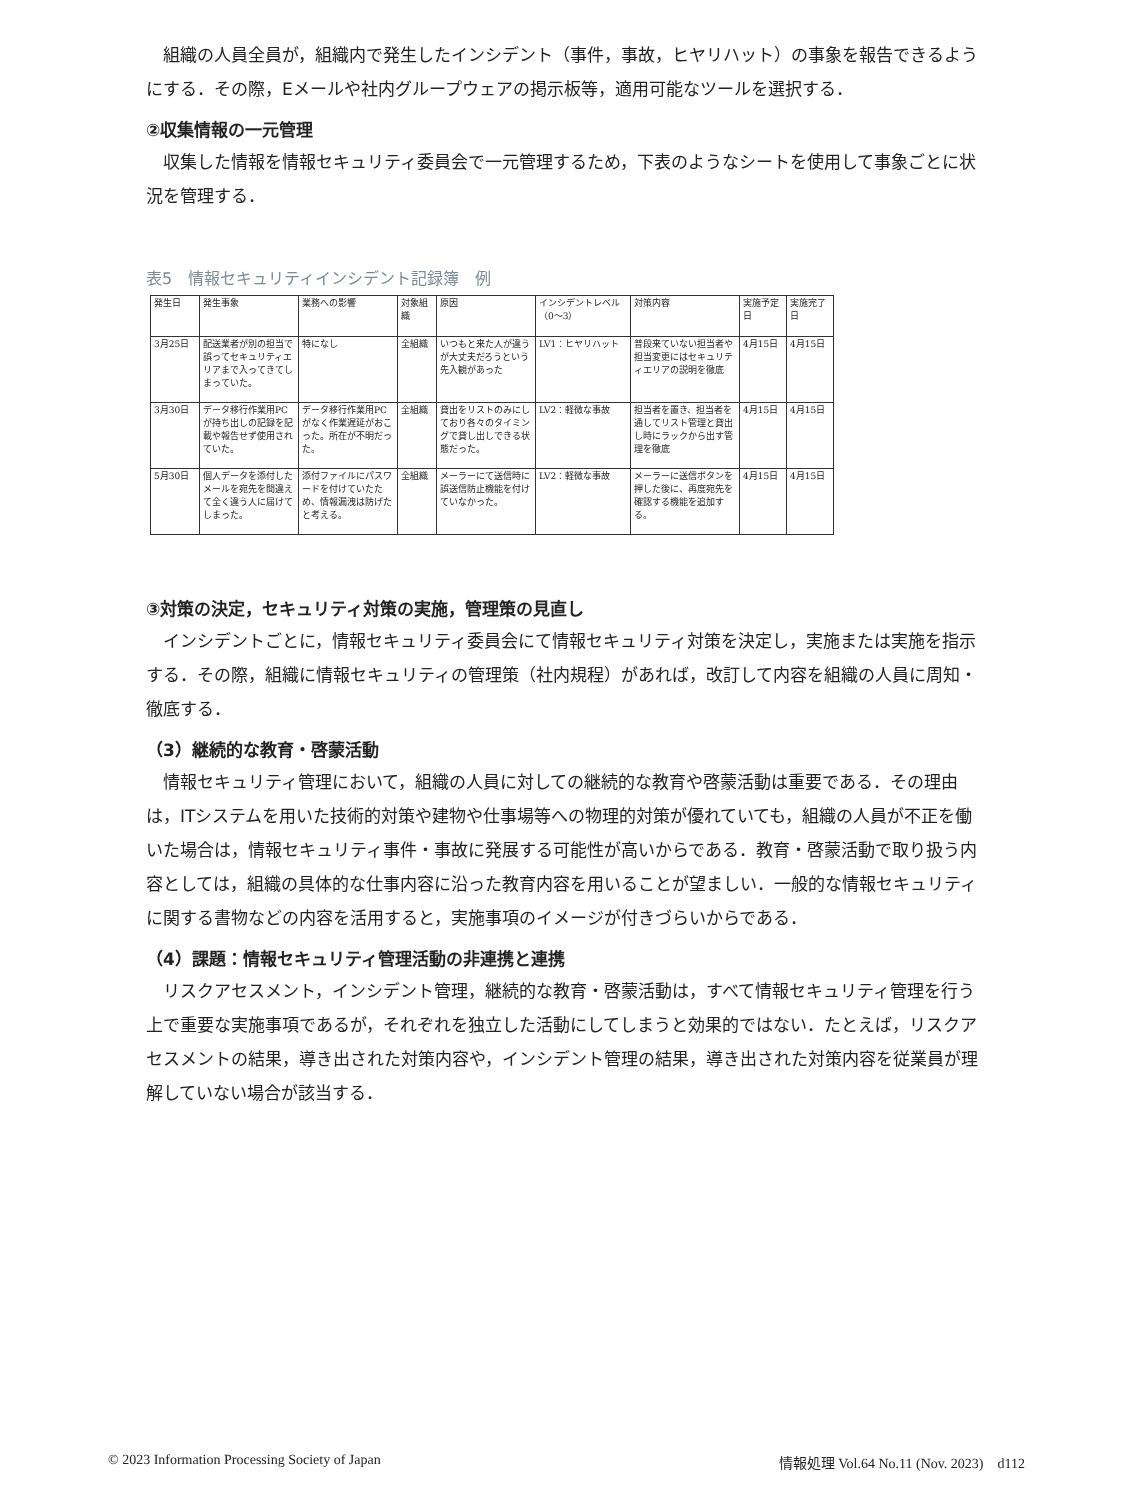組織の人員全員が，組織内で発生したインシデント（事件，事故，ヒヤリハット）の事象を報告できるようにする．その際，Eメールや社内グループウェアの掲示板等，適用可能なツールを選択する．
②収集情報の一元管理
収集した情報を情報セキュリティ委員会で一元管理するため，下表のようなシートを使用して事象ごとに状況を管理する．
表5　情報セキュリティインシデント記録簿　例
| 発生日 | 発生事象 | 業務への影響 | 対象組織 | 原因 | インシデントレベル（0〜3） | 対策内容 | 実施予定日 | 実施完了日 |
| --- | --- | --- | --- | --- | --- | --- | --- | --- |
| 3月25日 | 配送業者が別の担当で誤ってセキュリティエリアまで入ってきてしまっていた。 | 特になし | 全組織 | いつもと来た人が違うが大丈夫だろうという先入観があった | LV1：ヒヤリハット | 普段来ていない担当者や担当変更にはセキュリティエリアの説明を徹底 | 4月15日 | 4月15日 |
| 3月30日 | データ移行作業用PCが持ち出しの記録を記載や報告せず使用されていた。 | データ移行作業用PCがなく作業遅延がおこった。所在が不明だった。 | 全組織 | 貸出をリストのみにしており各々のタイミングで貸し出しできる状態だった。 | LV2：軽微な事故 | 担当者を置き、担当者を通してリスト管理と貸出し時にラックから出す管理を徹底 | 4月15日 | 4月15日 |
| 5月30日 | 個人データを添付したメールを宛先を間違えて全く違う人に届けてしまった。 | 添付ファイルにパスワードを付けていたため、情報漏洩は防げたと考える。 | 全組織 | メーラーにて送信時に誤送信防止機能を付けていなかった。 | LV2：軽微な事故 | メーラーに送信ボタンを押した後に、再度宛先を確認する機能を追加する。 | 4月15日 | 4月15日 |
③対策の決定，セキュリティ対策の実施，管理策の見直し
インシデントごとに，情報セキュリティ委員会にて情報セキュリティ対策を決定し，実施または実施を指示する．その際，組織に情報セキュリティの管理策（社内規程）があれば，改訂して内容を組織の人員に周知・徹底する．
（3）継続的な教育・啓蒙活動
情報セキュリティ管理において，組織の人員に対しての継続的な教育や啓蒙活動は重要である．その理由は，ITシステムを用いた技術的対策や建物や仕事場等への物理的対策が優れていても，組織の人員が不正を働いた場合は，情報セキュリティ事件・事故に発展する可能性が高いからである．教育・啓蒙活動で取り扱う内容としては，組織の具体的な仕事内容に沿った教育内容を用いることが望ましい．一般的な情報セキュリティに関する書物などの内容を活用すると，実施事項のイメージが付きづらいからである．
（4）課題：情報セキュリティ管理活動の非連携と連携
リスクアセスメント，インシデント管理，継続的な教育・啓蒙活動は，すべて情報セキュリティ管理を行う上で重要な実施事項であるが，それぞれを独立した活動にしてしまうと効果的ではない．たとえば，リスクアセスメントの結果，導き出された対策内容や，インシデント管理の結果，導き出された対策内容を従業員が理解していない場合が該当する．
© 2023 Information Processing Society of Japan 情報処理 Vol.64 No.11 (Nov. 2023)　d112